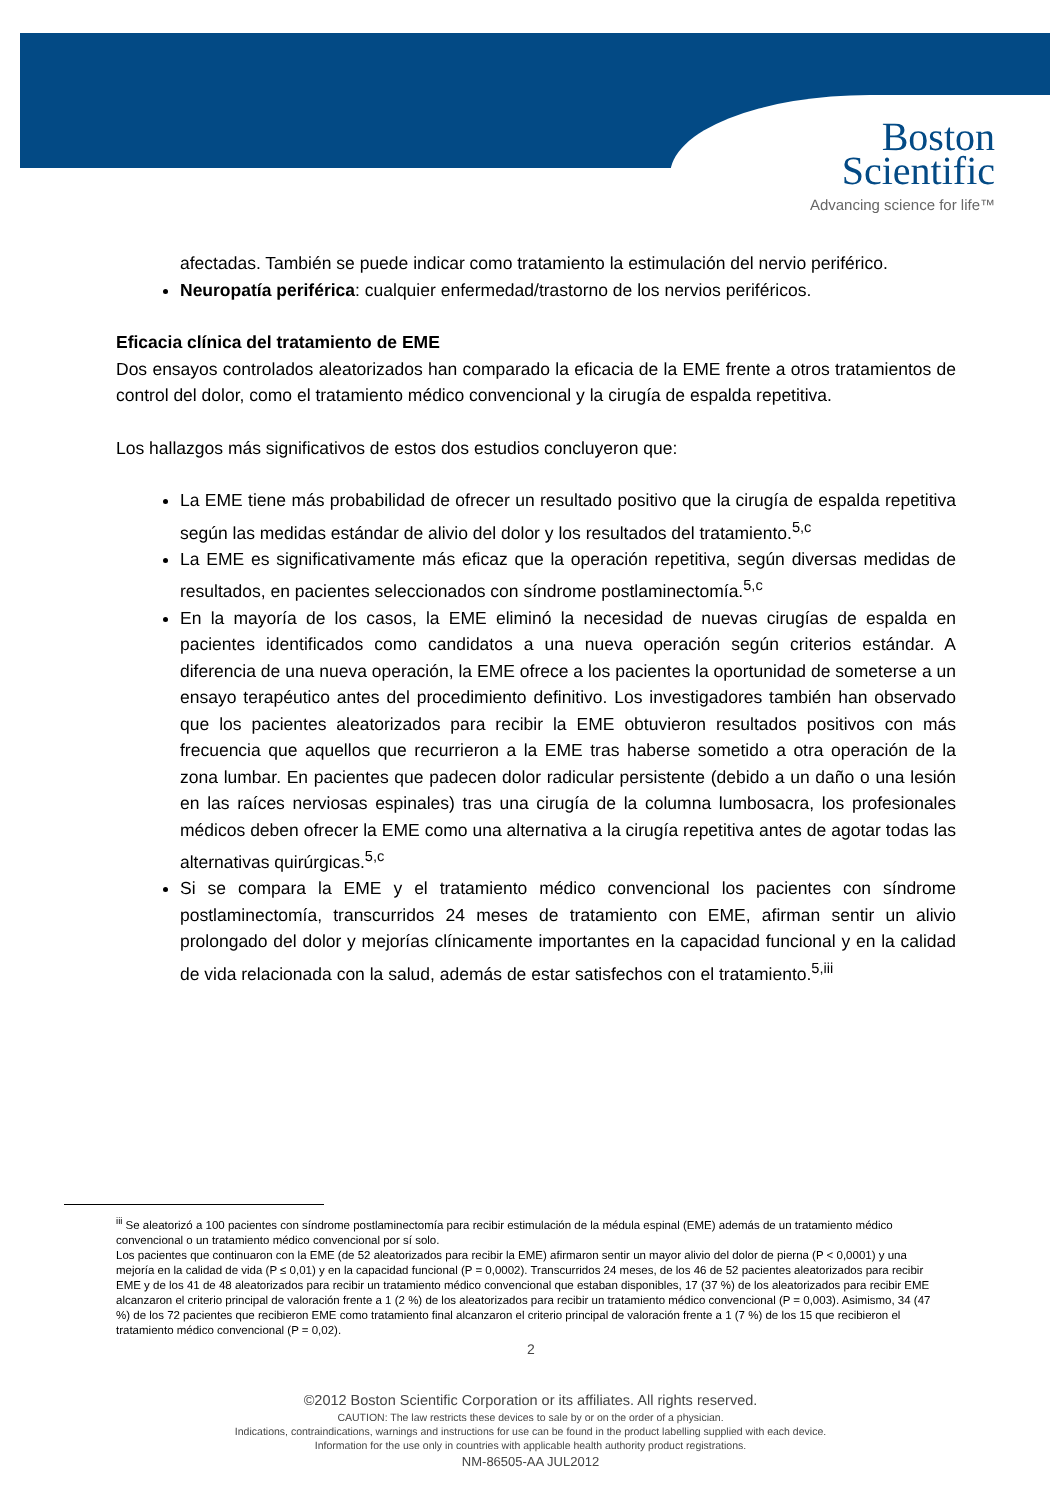Boston
Scientific
Advancing science for life™
afectadas. También se puede indicar como tratamiento la estimulación del nervio periférico.
Neuropatía periférica: cualquier enfermedad/trastorno de los nervios periféricos.
Eficacia clínica del tratamiento de EME
Dos ensayos controlados aleatorizados han comparado la eficacia de la EME frente a otros tratamientos de control del dolor, como el tratamiento médico convencional y la cirugía de espalda repetitiva.
Los hallazgos más significativos de estos dos estudios concluyeron que:
La EME tiene más probabilidad de ofrecer un resultado positivo que la cirugía de espalda repetitiva según las medidas estándar de alivio del dolor y los resultados del tratamiento.<sup>5,c</sup>
La EME es significativamente más eficaz que la operación repetitiva, según diversas medidas de resultados, en pacientes seleccionados con síndrome postlaminectomía.<sup>5,c</sup>
En la mayoría de los casos, la EME eliminó la necesidad de nuevas cirugías de espalda en pacientes identificados como candidatos a una nueva operación según criterios estándar. A diferencia de una nueva operación, la EME ofrece a los pacientes la oportunidad de someterse a un ensayo terapéutico antes del procedimiento definitivo. Los investigadores también han observado que los pacientes aleatorizados para recibir la EME obtuvieron resultados positivos con más frecuencia que aquellos que recurrieron a la EME tras haberse sometido a otra operación de la zona lumbar. En pacientes que padecen dolor radicular persistente (debido a un daño o una lesión en las raíces nerviosas espinales) tras una cirugía de la columna lumbosacra, los profesionales médicos deben ofrecer la EME como una alternativa a la cirugía repetitiva antes de agotar todas las alternativas quirúrgicas.<sup>5,c</sup>
Si se compara la EME y el tratamiento médico convencional los pacientes con síndrome postlaminectomía, transcurridos 24 meses de tratamiento con EME, afirman sentir un alivio prolongado del dolor y mejorías clínicamente importantes en la capacidad funcional y en la calidad de vida relacionada con la salud, además de estar satisfechos con el tratamiento.<sup>5,iii</sup>
<sup>iii</sup> Se aleatorizó a 100 pacientes con síndrome postlaminectomía para recibir estimulación de la médula espinal (EME) además de un tratamiento médico convencional o un tratamiento médico convencional por sí solo.
Los pacientes que continuaron con la EME (de 52 aleatorizados para recibir la EME) afirmaron sentir un mayor alivio del dolor de pierna (P < 0,0001) y una mejoría en la calidad de vida (P ≤ 0,01) y en la capacidad funcional (P = 0,0002). Transcurridos 24 meses, de los 46 de 52 pacientes aleatorizados para recibir EME y de los 41 de 48 aleatorizados para recibir un tratamiento médico convencional que estaban disponibles, 17 (37 %) de los aleatorizados para recibir EME alcanzaron el criterio principal de valoración frente a 1 (2 %) de los aleatorizados para recibir un tratamiento médico convencional (P = 0,003). Asimismo, 34 (47 %) de los 72 pacientes que recibieron EME como tratamiento final alcanzaron el criterio principal de valoración frente a 1 (7 %) de los 15 que recibieron el tratamiento médico convencional (P = 0,02).
2
©2012 Boston Scientific Corporation or its affiliates. All rights reserved.
CAUTION: The law restricts these devices to sale by or on the order of a physician.
Indications, contraindications, warnings and instructions for use can be found in the product labelling supplied with each device.
Information for the use only in countries with applicable health authority product registrations.
NM-86505-AA JUL2012